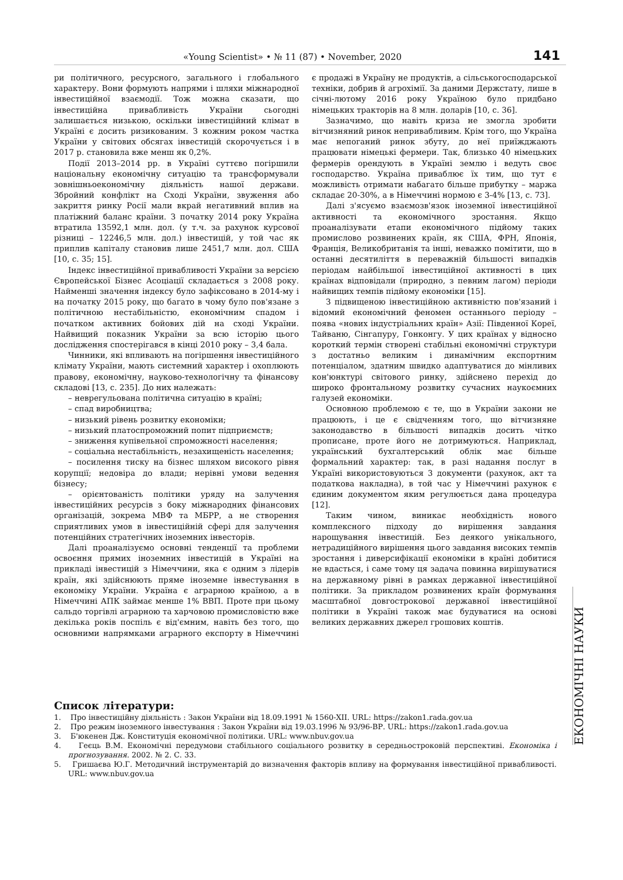«Young Scientist» • № 11 (87) • November, 2020 141
ри політичного, ресурсного, загального і глобального характеру. Вони формують напрями і шляхи міжнародної інвестиційної взаємодії. Тож можна сказати, що інвестиційна привабливість України сьогодні залишається низькою, оскільки інвестиційний клімат в Україні є досить ризикованим. З кожним роком частка України у світових обсягах інвестицій скорочується і в 2017 р. становила вже менш як 0,2%.
Події 2013–2014 рр. в Україні суттєво погіршили національну економічну ситуацію та трансформували зовнішньоекономічну діяльність нашої держави. Збройний конфлікт на Сході України, звуження або закриття ринку Росії мали вкрай негативний вплив на платіжний баланс країни. З початку 2014 року Україна втратила 13592,1 млн. дол. (у т.ч. за рахунок курсової різниці – 12246,5 млн. дол.) інвестицій, у той час як приплив капіталу становив лише 2451,7 млн. дол. США [10, с. 35; 15].
Індекс інвестиційної привабливості України за версією Європейської Бізнес Асоціації складається з 2008 року. Найменші значення індексу було зафіксовано в 2014-му і на початку 2015 року, що багато в чому було пов'язане з політичною нестабільністю, економічним спадом і початком активних бойових дій на сході України. Найвищий показник України за всю історію цього дослідження спостерігався в кінці 2010 року – 3,4 бала.
Чинники, які впливають на погіршення інвестиційного клімату України, мають системний характер і охоплюють правову, економічну, науково-технологічну та фінансову складові [13, с. 235]. До них належать:
– неврегульована політична ситуацію в країні;
– спад виробництва;
– низький рівень розвитку економіки;
– низький платоспроможний попит підприємств;
– зниження купівельної спроможності населення;
– соціальна нестабільність, незахищеність населення;
– посилення тиску на бізнес шляхом високого рівня корупції; недовіра до влади; нерівні умови ведення бізнесу;
– орієнтованість політики уряду на залучення інвестиційних ресурсів з боку міжнародних фінансових організацій, зокрема МВФ та МБРР, а не створення сприятливих умов в інвестиційній сфері для залучення потенційних стратегічних іноземних інвесторів.
Далі проаналізуємо основні тенденції та проблеми освоєння прямих іноземних інвестицій в Україні на прикладі інвестицій з Німеччини, яка є одним з лідерів країн, які здійснюють пряме іноземне інвестування в економіку України. Україна є аграрною країною, а в Німеччині АПК займає менше 1% ВВП. Проте при цьому сальдо торгівлі аграрною та харчовою промисловістю вже декілька років поспіль є від'ємним, навіть без того, що основними напрямками аграрного експорту в Німеччині є продажі в Україну не продуктів, а сільськогосподарської техніки, добрив й агрохімії. За даними Держстату, лише в січні-лютому 2016 року Україною було придбано німецьких тракторів на 8 млн. доларів [10, с. 36].
Зазначимо, що навіть криза не змогла зробити вітчизняний ринок непривабливим. Крім того, що Україна має непоганий ринок збуту, до неї приїжджають працювати німецькі фермери. Так, близько 40 німецьких фермерів орендують в Україні землю і ведуть своє господарство. Україна приваблює їх тим, що тут є можливість отримати набагато більше прибутку – маржа складає 20-30%, а в Німеччині нормою є 3-4% [13, с. 73].
Далі з'ясуємо взаємозв'язок іноземної інвестиційної активності та економічного зростання. Якщо проаналізувати етапи економічного підйому таких промислово розвинених країн, як США, ФРН, Японія, Франція, Великобританія та інші, неважко помітити, що в останні десятиліття в переважній більшості випадків періодам найбільшої інвестиційної активності в цих країнах відповідали (природно, з певним лагом) періоди найвищих темпів підйому економіки [15].
З підвищеною інвестиційною активністю пов'язаний і відомий економічний феномен останнього періоду – поява «нових індустріальних країн» Азії: Південної Кореї, Тайваню, Сінгапуру, Гонконгу. У цих країнах у відносно короткий термін створені стабільні економічні структури з достатньо великим і динамічним експортним потенціалом, здатним швидко адаптуватися до мінливих кон'юнктурі світового ринку, здійснено перехід до широко фронтальному розвитку сучасних наукоємних галузей економіки.
Основною проблемою є те, що в України закони не працюють, і це є свідченням того, що вітчизняне законодавство в більшості випадків досить чітко прописане, проте його не дотримуються. Наприклад, український бухгалтерський облік має більше формальний характер: так, в разі надання послуг в Україні використовуються 3 документи (рахунок, акт та податкова накладна), в той час у Німеччині рахунок є єдиним документом яким регулюється дана процедура [12].
Таким чином, виникає необхідність нового комплексного підходу до вирішення завдання нарощування інвестицій. Без деякого унікального, нетрадиційного вирішення цього завдання високих темпів зростання і диверсифікації економіки в країні добитися не вдасться, і саме тому ця задача повинна вирішуватися на державному рівні в рамках державної інвестиційної політики. За прикладом розвинених країн формування масштабної довгострокової державної інвестиційної політики в Україні також має будуватися на основі великих державних джерел грошових коштів.
ЕКОНОМІЧНІ НАУКИ
Список літератури:
1. Про інвестиційну діяльність : Закон України від 18.09.1991 № 1560-XII. URL: https://zakon1.rada.gov.ua
2. Про режим іноземного інвестування : Закон України від 19.03.1996 № 93/96-ВР. URL: https://zakon1.rada.gov.ua
3. Б'юкенен Дж. Конституція економічної політики. URL: www.nbuv.gov.ua
4. Геєць В.М. Економічні передумови стабільного соціального розвитку в середньостроковій перспективі. Економіка і прогнозування. 2002. № 2. С. 33.
5. Гришаєва Ю.Г. Методичний інструментарій до визначення факторів впливу на формування інвестиційної привабливості. URL: www.nbuv.gov.ua